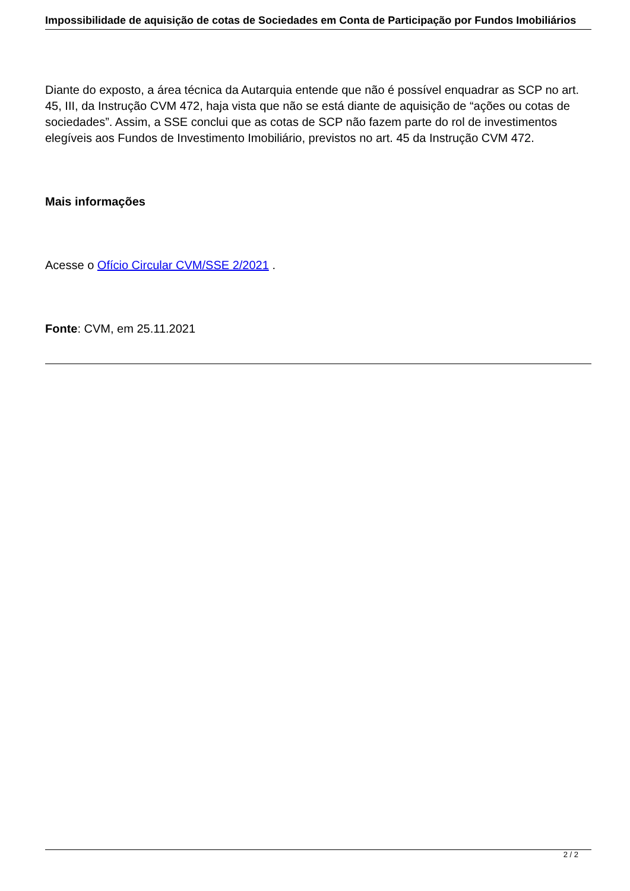Impossibilidade de aquisição de cotas de Sociedades em Conta de Participação por Fundos Imobiliários
Diante do exposto, a área técnica da Autarquia entende que não é possível enquadrar as SCP no art. 45, III, da Instrução CVM 472, haja vista que não se está diante de aquisição de “ações ou cotas de sociedades”. Assim, a SSE conclui que as cotas de SCP não fazem parte do rol de investimentos elegíveis aos Fundos de Investimento Imobiliário, previstos no art. 45 da Instrução CVM 472.
Mais informações
Acesse o Ofício Circular CVM/SSE 2/2021 .
Fonte: CVM, em 25.11.2021
2 / 2